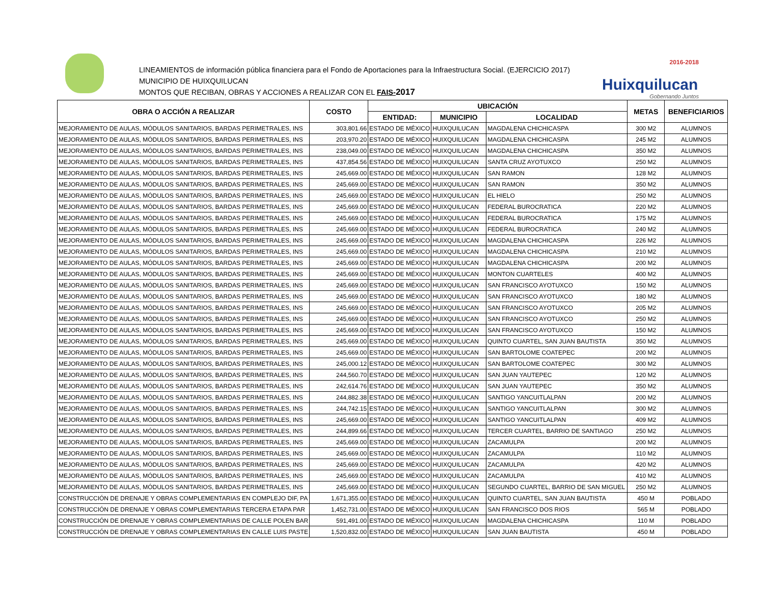LINEAMIENTOS de información pública financiera para el Fondo de Aportaciones para la Infraestructura Social. (EJERCICIO 2017)
MUNICIPIO DE HUIXQUILUCAN
MONTOS QUE RECIBAN, OBRAS Y ACCIONES A REALIZAR CON EL FAIS-2017
2016-2018
Huixquilucan
Gobernando Juntos
| OBRA O ACCIÓN A REALIZAR | COSTO | UBICACIÓN | | | METAS | BENEFICIARIOS |
| --- | --- | --- | --- | --- | --- | --- |
| | | ENTIDAD: | MUNICIPIO | LOCALIDAD | | |
| MEJORAMIENTO DE AULAS, MÓDULOS SANITARIOS, BARDAS PERIMETRALES, INS | 303,801.66 | ESTADO DE MÉXICO | HUIXQUILUCAN | MAGDALENA CHICHICASPA | 300 M2 | ALUMNOS |
| MEJORAMIENTO DE AULAS, MÓDULOS SANITARIOS, BARDAS PERIMETRALES, INS | 203,970.20 | ESTADO DE MÉXICO | HUIXQUILUCAN | MAGDALENA CHICHICASPA | 245 M2 | ALUMNOS |
| MEJORAMIENTO DE AULAS, MÓDULOS SANITARIOS, BARDAS PERIMETRALES, INS | 238,049.00 | ESTADO DE MÉXICO | HUIXQUILUCAN | MAGDALENA CHICHICASPA | 350 M2 | ALUMNOS |
| MEJORAMIENTO DE AULAS, MÓDULOS SANITARIOS, BARDAS PERIMETRALES, INS | 437,854.56 | ESTADO DE MÉXICO | HUIXQUILUCAN | SANTA CRUZ AYOTUXCO | 250 M2 | ALUMNOS |
| MEJORAMIENTO DE AULAS, MÓDULOS SANITARIOS, BARDAS PERIMETRALES, INS | 245,669.00 | ESTADO DE MÉXICO | HUIXQUILUCAN | SAN RAMON | 128 M2 | ALUMNOS |
| MEJORAMIENTO DE AULAS, MÓDULOS SANITARIOS, BARDAS PERIMETRALES, INS | 245,669.00 | ESTADO DE MÉXICO | HUIXQUILUCAN | SAN RAMON | 350 M2 | ALUMNOS |
| MEJORAMIENTO DE AULAS, MÓDULOS SANITARIOS, BARDAS PERIMETRALES, INS | 245,669.00 | ESTADO DE MÉXICO | HUIXQUILUCAN | EL HIELO | 250 M2 | ALUMNOS |
| MEJORAMIENTO DE AULAS, MÓDULOS SANITARIOS, BARDAS PERIMETRALES, INS | 245,669.00 | ESTADO DE MÉXICO | HUIXQUILUCAN | FEDERAL BUROCRATICA | 220 M2 | ALUMNOS |
| MEJORAMIENTO DE AULAS, MÓDULOS SANITARIOS, BARDAS PERIMETRALES, INS | 245,669.00 | ESTADO DE MÉXICO | HUIXQUILUCAN | FEDERAL BUROCRATICA | 175 M2 | ALUMNOS |
| MEJORAMIENTO DE AULAS, MÓDULOS SANITARIOS, BARDAS PERIMETRALES, INS | 245,669.00 | ESTADO DE MÉXICO | HUIXQUILUCAN | FEDERAL BUROCRATICA | 240 M2 | ALUMNOS |
| MEJORAMIENTO DE AULAS, MÓDULOS SANITARIOS, BARDAS PERIMETRALES, INS | 245,669.00 | ESTADO DE MÉXICO | HUIXQUILUCAN | MAGDALENA CHICHICASPA | 226 M2 | ALUMNOS |
| MEJORAMIENTO DE AULAS, MÓDULOS SANITARIOS, BARDAS PERIMETRALES, INS | 245,669.00 | ESTADO DE MÉXICO | HUIXQUILUCAN | MAGDALENA CHICHICASPA | 210 M2 | ALUMNOS |
| MEJORAMIENTO DE AULAS, MÓDULOS SANITARIOS, BARDAS PERIMETRALES, INS | 245,669.00 | ESTADO DE MÉXICO | HUIXQUILUCAN | MAGDALENA CHICHICASPA | 200 M2 | ALUMNOS |
| MEJORAMIENTO DE AULAS, MÓDULOS SANITARIOS, BARDAS PERIMETRALES, INS | 245,669.00 | ESTADO DE MÉXICO | HUIXQUILUCAN | MONTON CUARTELES | 400 M2 | ALUMNOS |
| MEJORAMIENTO DE AULAS, MÓDULOS SANITARIOS, BARDAS PERIMETRALES, INS | 245,669.00 | ESTADO DE MÉXICO | HUIXQUILUCAN | SAN FRANCISCO AYOTUXCO | 150 M2 | ALUMNOS |
| MEJORAMIENTO DE AULAS, MÓDULOS SANITARIOS, BARDAS PERIMETRALES, INS | 245,669.00 | ESTADO DE MÉXICO | HUIXQUILUCAN | SAN FRANCISCO AYOTUXCO | 180 M2 | ALUMNOS |
| MEJORAMIENTO DE AULAS, MÓDULOS SANITARIOS, BARDAS PERIMETRALES, INS | 245,669.00 | ESTADO DE MÉXICO | HUIXQUILUCAN | SAN FRANCISCO AYOTUXCO | 205 M2 | ALUMNOS |
| MEJORAMIENTO DE AULAS, MÓDULOS SANITARIOS, BARDAS PERIMETRALES, INS | 245,669.00 | ESTADO DE MÉXICO | HUIXQUILUCAN | SAN FRANCISCO AYOTUXCO | 250 M2 | ALUMNOS |
| MEJORAMIENTO DE AULAS, MÓDULOS SANITARIOS, BARDAS PERIMETRALES, INS | 245,669.00 | ESTADO DE MÉXICO | HUIXQUILUCAN | SAN FRANCISCO AYOTUXCO | 150 M2 | ALUMNOS |
| MEJORAMIENTO DE AULAS, MÓDULOS SANITARIOS, BARDAS PERIMETRALES, INS | 245,669.00 | ESTADO DE MÉXICO | HUIXQUILUCAN | QUINTO CUARTEL, SAN JUAN BAUTISTA | 350 M2 | ALUMNOS |
| MEJORAMIENTO DE AULAS, MÓDULOS SANITARIOS, BARDAS PERIMETRALES, INS | 245,669.00 | ESTADO DE MÉXICO | HUIXQUILUCAN | SAN BARTOLOME COATEPEC | 200 M2 | ALUMNOS |
| MEJORAMIENTO DE AULAS, MÓDULOS SANITARIOS, BARDAS PERIMETRALES, INS | 245,000.12 | ESTADO DE MÉXICO | HUIXQUILUCAN | SAN BARTOLOME COATEPEC | 300 M2 | ALUMNOS |
| MEJORAMIENTO DE AULAS, MÓDULOS SANITARIOS, BARDAS PERIMETRALES, INS | 244,560.70 | ESTADO DE MÉXICO | HUIXQUILUCAN | SAN JUAN YAUTEPEC | 120 M2 | ALUMNOS |
| MEJORAMIENTO DE AULAS, MÓDULOS SANITARIOS, BARDAS PERIMETRALES, INS | 242,614.76 | ESTADO DE MÉXICO | HUIXQUILUCAN | SAN JUAN YAUTEPEC | 350 M2 | ALUMNOS |
| MEJORAMIENTO DE AULAS, MÓDULOS SANITARIOS, BARDAS PERIMETRALES, INS | 244,882.38 | ESTADO DE MÉXICO | HUIXQUILUCAN | SANTIGO YANCUITLALPAN | 200 M2 | ALUMNOS |
| MEJORAMIENTO DE AULAS, MÓDULOS SANITARIOS, BARDAS PERIMETRALES, INS | 244,742.15 | ESTADO DE MÉXICO | HUIXQUILUCAN | SANTIGO YANCUITLALPAN | 300 M2 | ALUMNOS |
| MEJORAMIENTO DE AULAS, MÓDULOS SANITARIOS, BARDAS PERIMETRALES, INS | 245,669.00 | ESTADO DE MÉXICO | HUIXQUILUCAN | SANTIGO YANCUITLALPAN | 409 M2 | ALUMNOS |
| MEJORAMIENTO DE AULAS, MÓDULOS SANITARIOS, BARDAS PERIMETRALES, INS | 244,899.66 | ESTADO DE MÉXICO | HUIXQUILUCAN | TERCER CUARTEL, BARRIO DE SANTIAGO | 250 M2 | ALUMNOS |
| MEJORAMIENTO DE AULAS, MÓDULOS SANITARIOS, BARDAS PERIMETRALES, INS | 245,669.00 | ESTADO DE MÉXICO | HUIXQUILUCAN | ZACAMULPA | 200 M2 | ALUMNOS |
| MEJORAMIENTO DE AULAS, MÓDULOS SANITARIOS, BARDAS PERIMETRALES, INS | 245,669.00 | ESTADO DE MÉXICO | HUIXQUILUCAN | ZACAMULPA | 110 M2 | ALUMNOS |
| MEJORAMIENTO DE AULAS, MÓDULOS SANITARIOS, BARDAS PERIMETRALES, INS | 245,669.00 | ESTADO DE MÉXICO | HUIXQUILUCAN | ZACAMULPA | 420 M2 | ALUMNOS |
| MEJORAMIENTO DE AULAS, MÓDULOS SANITARIOS, BARDAS PERIMETRALES, INS | 245,669.00 | ESTADO DE MÉXICO | HUIXQUILUCAN | ZACAMULPA | 410 M2 | ALUMNOS |
| MEJORAMIENTO DE AULAS, MÓDULOS SANITARIOS, BARDAS PERIMETRALES, INS | 245,669.00 | ESTADO DE MÉXICO | HUIXQUILUCAN | SEGUNDO CUARTEL, BARRIO DE SAN MIGUEL | 250 M2 | ALUMNOS |
| CONSTRUCCIÓN DE DRENAJE Y OBRAS COMPLEMENTARIAS EN COMPLEJO DIF, PA | 1,671,355.00 | ESTADO DE MÉXICO | HUIXQUILUCAN | QUINTO CUARTEL, SAN JUAN BAUTISTA | 450 M | POBLADO |
| CONSTRUCCIÓN DE DRENAJE Y OBRAS COMPLEMENTARIAS TERCERA ETAPA PAR | 1,452,731.00 | ESTADO DE MÉXICO | HUIXQUILUCAN | SAN FRANCISCO DOS RIOS | 565 M | POBLADO |
| CONSTRUCCIÓN DE DRENAJE Y OBRAS COMPLEMENTARIAS DE CALLE POLEN BAR | 591,491.00 | ESTADO DE MÉXICO | HUIXQUILUCAN | MAGDALENA CHICHICASPA | 110 M | POBLADO |
| CONSTRUCCIÓN DE DRENAJE Y OBRAS COMPLEMENTARIAS EN CALLE LUIS PASTE | 1,520,832.00 | ESTADO DE MÉXICO | HUIXQUILUCAN | SAN JUAN BAUTISTA | 450 M | POBLADO |